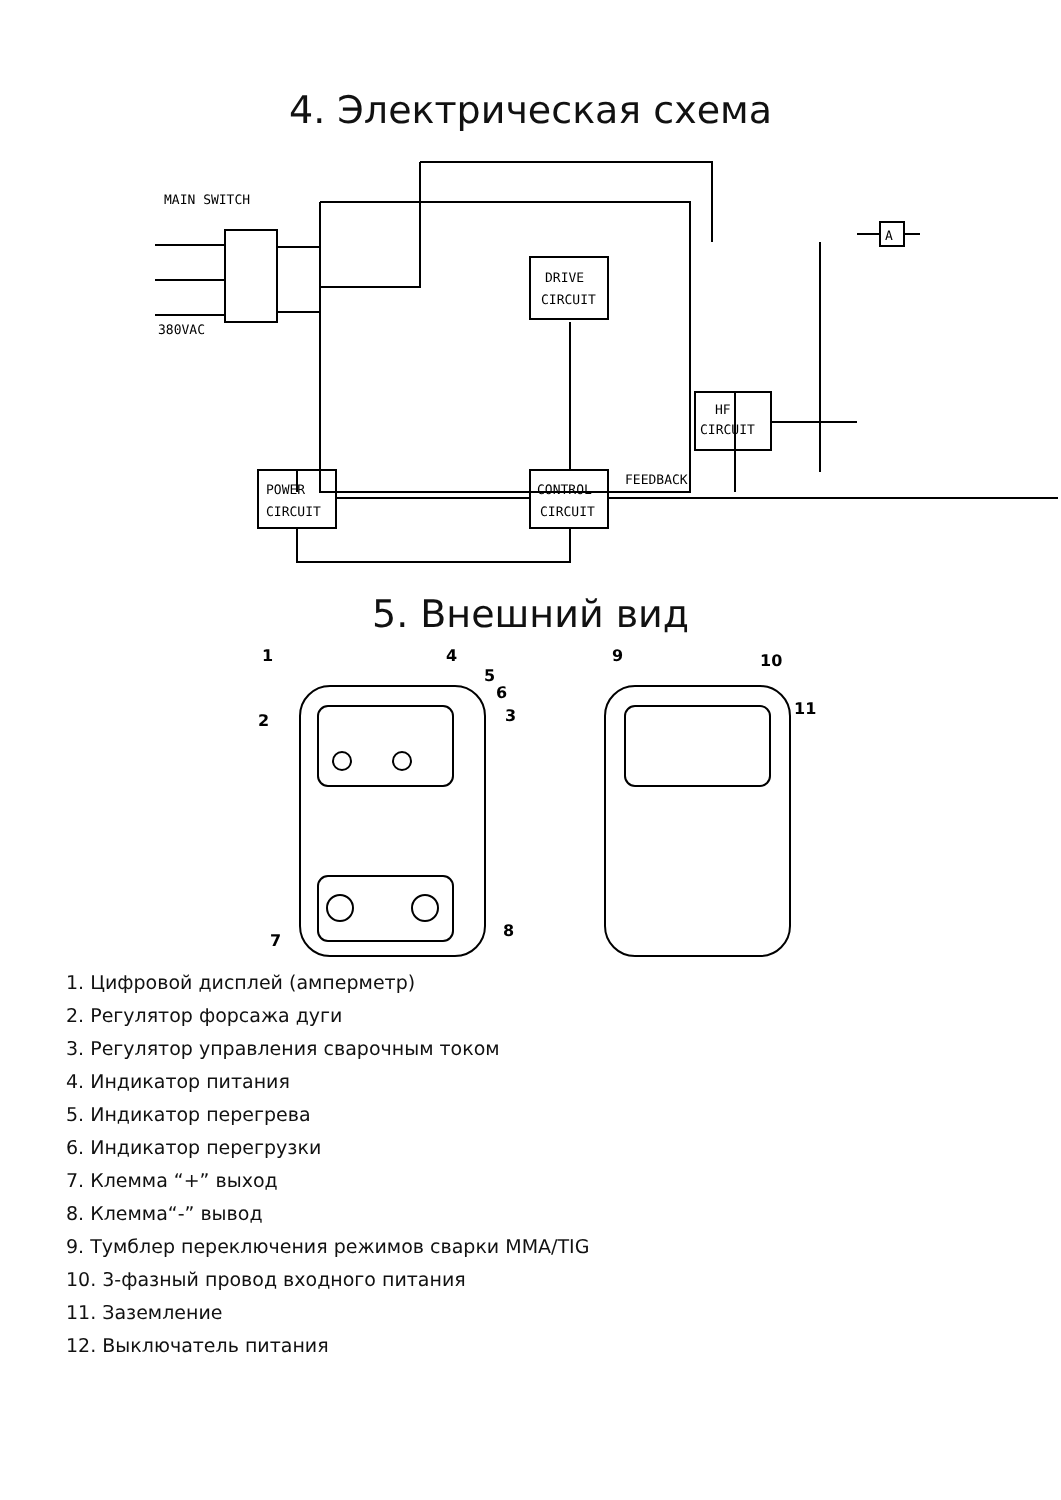4. Электрическая схема
MAIN SWITCH
380VAC
DRIVE
CIRCUIT
HF
CIRCUIT
POWER
CIRCUIT
CONTROL
CIRCUIT
FEEDBACK
A
5. Внешний вид
1
4
5
6
3
2
7
8
9
10
11
1. Цифровой дисплей (амперметр)
2. Регулятор форсажа дуги
3. Регулятор управления сварочным током
4. Индикатор питания
5. Индикатор перегрева
6. Индикатор перегрузки
7. Клемма “+” выход
8. Клемма“-” вывод
9. Тумблер переключения режимов сварки MMA/TIG
10. 3-фазный провод входного питания
11. Заземление
12. Выключатель питания